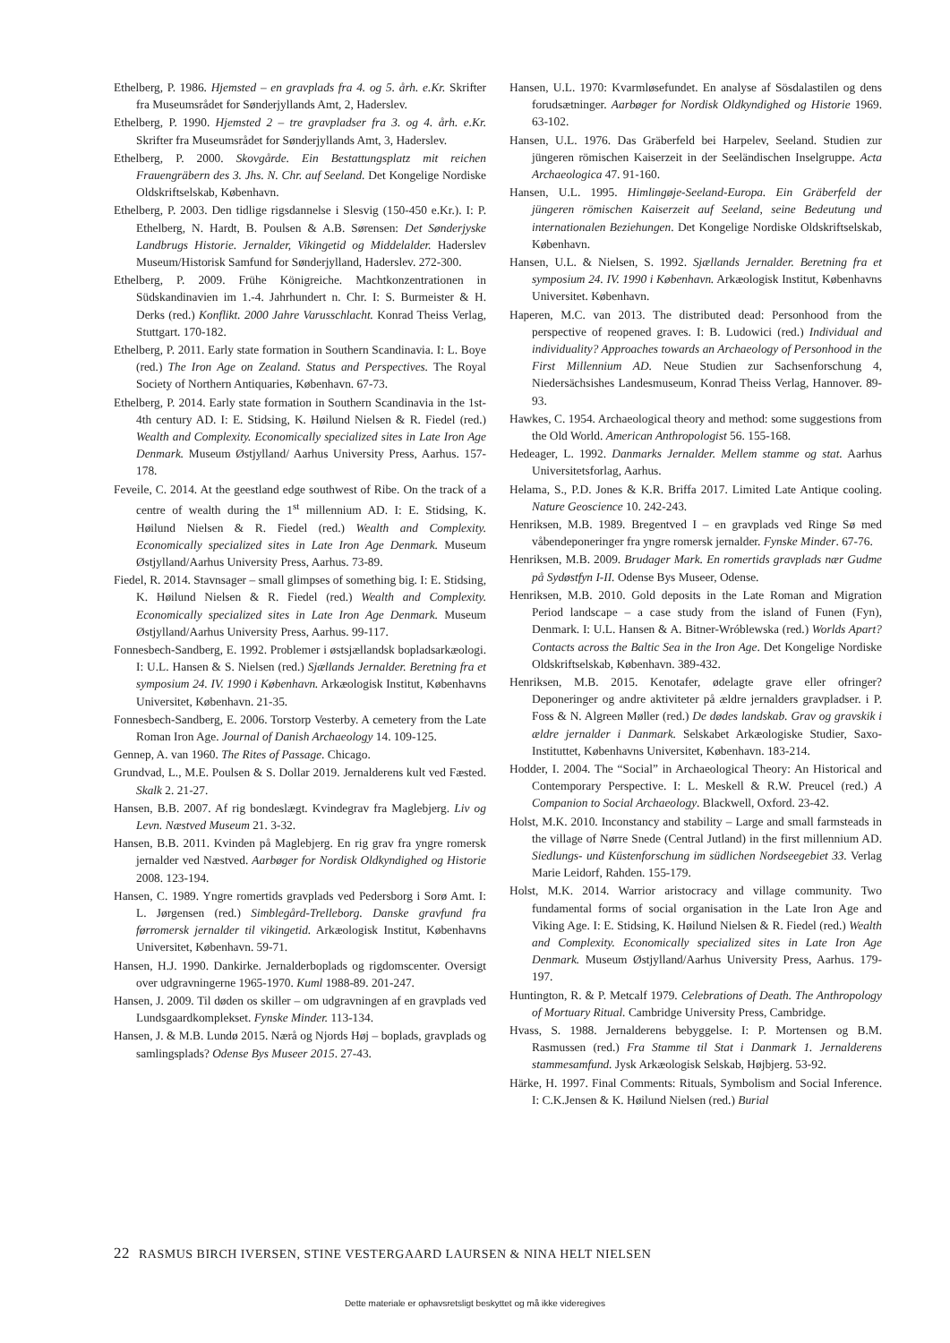Ethelberg, P. 1986. Hjemsted – en gravplads fra 4. og 5. årh. e.Kr. Skrifter fra Museumsrådet for Sønderjyllands Amt, 2, Haderslev.
Ethelberg, P. 1990. Hjemsted 2 – tre gravpladser fra 3. og 4. årh. e.Kr. Skrifter fra Museumsrådet for Sønderjyllands Amt, 3, Haderslev.
Ethelberg, P. 2000. Skovgårde. Ein Bestattungsplatz mit reichen Frauengräbern des 3. Jhs. N. Chr. auf Seeland. Det Kongelige Nordiske Oldskriftselskab, København.
Ethelberg, P. 2003. Den tidlige rigsdannelse i Slesvig (150-450 e.Kr.). I: P. Ethelberg, N. Hardt, B. Poulsen & A.B. Sørensen: Det Sønderjyske Landbrugs Historie. Jernalder, Vikingetid og Middelalder. Haderslev Museum/Historisk Samfund for Sønderjylland, Haderslev. 272-300.
Ethelberg, P. 2009. Frühe Königreiche. Machtkonzentrationen in Südskandinavien im 1.-4. Jahrhundert n. Chr. I: S. Burmeister & H. Derks (red.) Konflikt. 2000 Jahre Varusschlacht. Konrad Theiss Verlag, Stuttgart. 170-182.
Ethelberg, P. 2011. Early state formation in Southern Scandinavia. I: L. Boye (red.) The Iron Age on Zealand. Status and Perspectives. The Royal Society of Northern Antiquaries, København. 67-73.
Ethelberg, P. 2014. Early state formation in Southern Scandinavia in the 1st-4th century AD. I: E. Stidsing, K. Høilund Nielsen & R. Fiedel (red.) Wealth and Complexity. Economically specialized sites in Late Iron Age Denmark. Museum Østjylland/ Aarhus University Press, Aarhus. 157-178.
Feveile, C. 2014. At the geestland edge southwest of Ribe. On the track of a centre of wealth during the 1<sup>st</sup> millennium AD. I: E. Stidsing, K. Høilund Nielsen & R. Fiedel (red.) Wealth and Complexity. Economically specialized sites in Late Iron Age Denmark. Museum Østjylland/Aarhus University Press, Aarhus. 73-89.
Fiedel, R. 2014. Stavnsager – small glimpses of something big. I: E. Stidsing, K. Høilund Nielsen & R. Fiedel (red.) Wealth and Complexity. Economically specialized sites in Late Iron Age Denmark. Museum Østjylland/Aarhus University Press, Aarhus. 99-117.
Fonnesbech-Sandberg, E. 1992. Problemer i østsjællandsk bopladsarkæologi. I: U.L. Hansen & S. Nielsen (red.) Sjællands Jernalder. Beretning fra et symposium 24. IV. 1990 i København. Arkæologisk Institut, Københavns Universitet, København. 21-35.
Fonnesbech-Sandberg, E. 2006. Torstorp Vesterby. A cemetery from the Late Roman Iron Age. Journal of Danish Archaeology 14. 109-125.
Gennep, A. van 1960. The Rites of Passage. Chicago.
Grundvad, L., M.E. Poulsen & S. Dollar 2019. Jernalderens kult ved Fæsted. Skalk 2. 21-27.
Hansen, B.B. 2007. Af rig bondeslægt. Kvindegrav fra Maglebjerg. Liv og Levn. Næstved Museum 21. 3-32.
Hansen, B.B. 2011. Kvinden på Maglebjerg. En rig grav fra yngre romersk jernalder ved Næstved. Aarbøger for Nordisk Oldkyndighed og Historie 2008. 123-194.
Hansen, C. 1989. Yngre romertids gravplads ved Pedersborg i Sorø Amt. I: L. Jørgensen (red.) Simblegård-Trelleborg. Danske gravfund fra førromersk jernalder til vikingetid. Arkæologisk Institut, Københavns Universitet, København. 59-71.
Hansen, H.J. 1990. Dankirke. Jernalderboplads og rigdomscenter. Oversigt over udgravningerne 1965-1970. Kuml 1988-89. 201-247.
Hansen, J. 2009. Til døden os skiller – om udgravningen af en gravplads ved Lundsgaardkomplekset. Fynske Minder. 113-134.
Hansen, J. & M.B. Lundø 2015. Nærå og Njords Høj – boplads, gravplads og samlingsplads? Odense Bys Museer 2015. 27-43.
Hansen, U.L. 1970: Kvarmløsefundet. En analyse af Sösdalastilen og dens forudsætninger. Aarbøger for Nordisk Oldkyndighed og Historie 1969. 63-102.
Hansen, U.L. 1976. Das Gräberfeld bei Harpelev, Seeland. Studien zur jüngeren römischen Kaiserzeit in der Seeländischen Inselgruppe. Acta Archaeologica 47. 91-160.
Hansen, U.L. 1995. Himlingøje-Seeland-Europa. Ein Gräberfeld der jüngeren römischen Kaiserzeit auf Seeland, seine Bedeutung und internationalen Beziehungen. Det Kongelige Nordiske Oldskriftselskab, København.
Hansen, U.L. & Nielsen, S. 1992. Sjællands Jernalder. Beretning fra et symposium 24. IV. 1990 i København. Arkæologisk Institut, Københavns Universitet. København.
Haperen, M.C. van 2013. The distributed dead: Personhood from the perspective of reopened graves. I: B. Ludowici (red.) Individual and individuality? Approaches towards an Archaeology of Personhood in the First Millennium AD. Neue Studien zur Sachsenforschung 4, Niedersächsishes Landesmuseum, Konrad Theiss Verlag, Hannover. 89-93.
Hawkes, C. 1954. Archaeological theory and method: some suggestions from the Old World. American Anthropologist 56. 155-168.
Hedeager, L. 1992. Danmarks Jernalder. Mellem stamme og stat. Aarhus Universitetsforlag, Aarhus.
Helama, S., P.D. Jones & K.R. Briffa 2017. Limited Late Antique cooling. Nature Geoscience 10. 242-243.
Henriksen, M.B. 1989. Bregentved I – en gravplads ved Ringe Sø med våbendeponeringer fra yngre romersk jernalder. Fynske Minder. 67-76.
Henriksen, M.B. 2009. Brudager Mark. En romertids gravplads nær Gudme på Sydøstfyn I-II. Odense Bys Museer, Odense.
Henriksen, M.B. 2010. Gold deposits in the Late Roman and Migration Period landscape – a case study from the island of Funen (Fyn), Denmark. I: U.L. Hansen & A. Bitner-Wróblewska (red.) Worlds Apart? Contacts across the Baltic Sea in the Iron Age. Det Kongelige Nordiske Oldskriftselskab, København. 389-432.
Henriksen, M.B. 2015. Kenotafer, ødelagte grave eller ofringer? Deponeringer og andre aktiviteter på ældre jernalders gravpladser. i P. Foss & N. Algreen Møller (red.) De dødes landskab. Grav og gravskik i ældre jernalder i Danmark. Selskabet Arkæologiske Studier, Saxo-Instituttet, Københavns Universitet, København. 183-214.
Hodder, I. 2004. The “Social” in Archaeological Theory: An Historical and Contemporary Perspective. I: L. Meskell & R.W. Preucel (red.) A Companion to Social Archaeology. Blackwell, Oxford. 23-42.
Holst, M.K. 2010. Inconstancy and stability – Large and small farmsteads in the village of Nørre Snede (Central Jutland) in the first millennium AD. Siedlungs- und Küstenforschung im südlichen Nordseegebiet 33. Verlag Marie Leidorf, Rahden. 155-179.
Holst, M.K. 2014. Warrior aristocracy and village community. Two fundamental forms of social organisation in the Late Iron Age and Viking Age. I: E. Stidsing, K. Høilund Nielsen & R. Fiedel (red.) Wealth and Complexity. Economically specialized sites in Late Iron Age Denmark. Museum Østjylland/Aarhus University Press, Aarhus. 179-197.
Huntington, R. & P. Metcalf 1979. Celebrations of Death. The Anthropology of Mortuary Ritual. Cambridge University Press, Cambridge.
Hvass, S. 1988. Jernalderens bebyggelse. I: P. Mortensen og B.M. Rasmussen (red.) Fra Stamme til Stat i Danmark 1. Jernalderens stammesamfund. Jysk Arkæologisk Selskab, Højbjerg. 53-92.
Härke, H. 1997. Final Comments: Rituals, Symbolism and Social Inference. I: C.K.Jensen & K. Høilund Nielsen (red.) Burial
22 RASMUS BIRCH IVERSEN, STINE VESTERGAARD LAURSEN & NINA HELT NIELSEN
Dette materiale er ophavsretsligt beskyttet og må ikke videregives